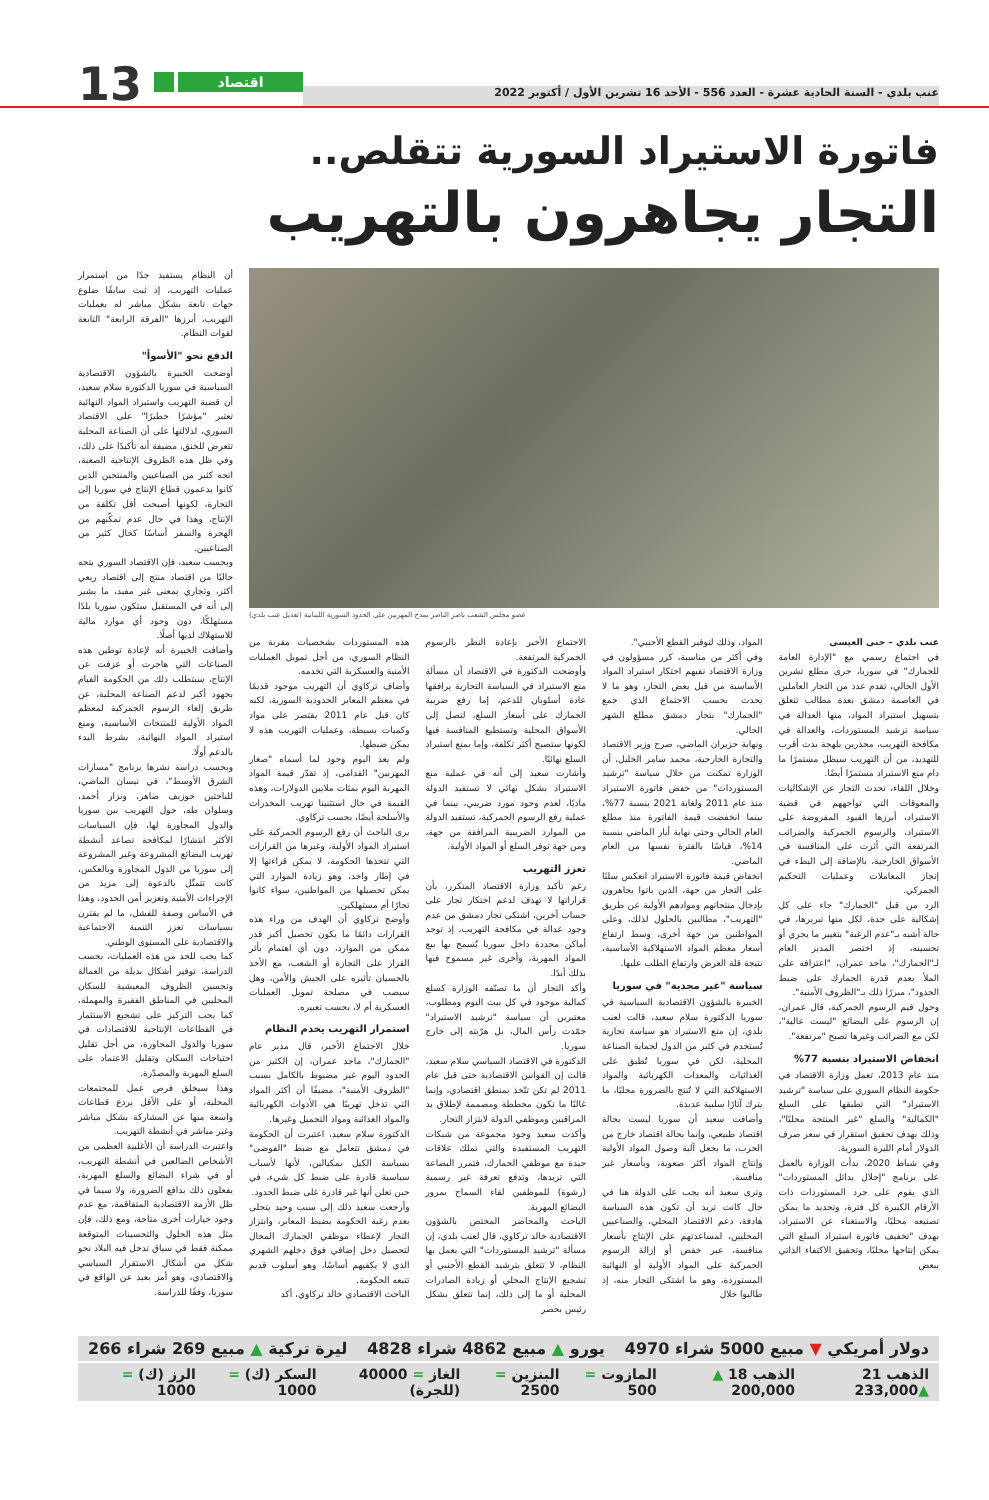عنب بلدي - السنة الحادية عشرة - العدد 556 - الأحد 16 تشرين الأول / أكتوبر 2022
اقتصاد
13
فاتورة الاستيراد السورية تتقلص..
التجار يجاهرون بالتهريب
عضو مجلس الشعب ناصر الناصر يمدح المهربين على الحدود السورية اللبنانية (تعديل عنب بلدي)
عنب بلدي – جنى العيسى
في اجتماع رسمي مع "الإدارة العامة للجمارك" في سوريا، جرى مطلع تشرين الأول الحالي، تقدم عدد من التجار العاملين في العاصمة دمشق بعدة مطالب تتعلق بتسهيل استيراد المواد، منها العدالة في سياسة ترشيد المستوردات، والعدالة في مكافحة التهريب، محذرين بلهجة بدت أقرب للتهديد، من أن التهريب سيظل مستمرًا ما دام منع الاستيراد مستمرًا أيضًا.
وخلال اللقاء، تحدث التجار عن الإشكاليات والمعوقات التي تواجههم في قضية الاستيراد، أبرزها القيود المفروضة على الاستيراد، والرسوم الجمركية والضرائب المرتفعة التي أثرت على المنافسة في الأسواق الخارجية، بالإضافة إلى البطء في إنجاز المعاملات وعمليات التحكيم الجمركي.
الرد من قبل "الجمارك" جاء على كل إشكالية على حدة، لكل منها تبريرها، في حالة أشبه بـ"عدم الرغبة" بتغيير ما يجري أو تحسينه، إذ اختصر المدير العام لـ"الجمارك"، ماجد عمران، "اعترافه على الملأ بعدم قدرة الجمارك على ضبط الحدود"، مبررًا ذلك بـ"الظروف الأمنية".
وحول قيم الرسوم الجمركية، قال عمران، إن الرسوم على البضائع "ليست عالية"، لكن مع الضرائب وغيرها تصبح "مرتفعة".
انخفاض الاستيراد بنسبة 77%
منذ عام 2013، تعمل وزارة الاقتصاد في حكومة النظام السوري على سياسة "ترشيد الاستيراد" التي تطبقها على السلع "الكمالية" والسلع "غير المنتجة محليًا"، وذلك بهدف تحقيق استقرار في سعر صرف الدولار أمام الليرة السورية.
وفي شباط 2020، بدأت الوزارة بالعمل على برنامج "إحلال بدائل المستوردات" الذي يقوم على جرد المستوردات ذات الأرقام الكبيرة كل فترة، وتحديد ما يمكن تصنيعه محليًا، والاستغناء عن الاستيراد، بهدف "تخفيف فاتورة استيراد السلع التي يمكن إنتاجها محليًا، وتحقيق الاكتفاء الذاتي ببعض
المواد، وذلك لتوفير القطع الأجنبي".
وفي أكثر من مناسبة، كرر مسؤولون في وزارة الاقتصاد نفيهم احتكار استيراد المواد الأساسية من قبل بعض التجار، وهو ما لا يحدث بحسب الاجتماع الذي جمع "الجمارك" بتجار دمشق مطلع الشهر الحالي.
ونهاية حزيران الماضي، صرح وزير الاقتصاد والتجارة الخارجية، محمد سامر الخليل، أن الوزارة تمكنت من خلال سياسة "ترشيد المستوردات" من خفض فاتورة الاستيراد منذ عام 2011 ولغاية 2021 بنسبة 77%، بينما انخفضت قيمة الفاتورة منذ مطلع العام الحالي وحتى نهاية أيار الماضي بنسبة 14%، قياسًا بالفترة نفسها من العام الماضي.
انخفاض قيمة فاتورة الاستيراد انعكس سلبًا على التجار من جهة، الذين باتوا يجاهرون بإدخال منتجاتهم وموادهم الأولية عن طريق "التهريب"، مطالبين بالحلول لذلك، وعلى المواطنين من جهة أخرى، وسط ارتفاع أسعار معظم المواد الاستهلاكية الأساسية، نتيجة قلة العرض وارتفاع الطلب عليها.
سياسة "غير مجدية" في سوريا
الخبيرة بالشؤون الاقتصادية السياسية في سوريا الدكتورة سلام سعيد، قالت لعنب بلدي، إن منع الاستيراد هو سياسة تجارية تُستخدم في كثير من الدول لحماية الصناعة المحلية، لكن في سوريا تُطبق على الغذائيات والمعدات الكهربائية والمواد الاستهلاكية التي لا تُنتج بالضرورة محليًا، ما يترك آثارًا سلبية عديدة.
وأضافت سعيد أن سوريا ليست بحالة اقتصاد طبيعي، وإنما بحالة اقتصاد خارج من الحرب، ما يجعل آلية وصول المواد الأولية وإنتاج المواد أكثر صعوبة، وبأسعار غير منافسة.
وترى سعيد أنه يجب على الدولة هنا في حال كانت تريد أن تكون هذه السياسة هادفة، دعم الاقتصاد المحلي، والصناعيين المحليين، لمساعدتهم على الإنتاج بأسعار منافسة، عبر خفض أو إزالة الرسوم الجمركية على المواد الأولية أو النهائية المستوردة، وهو ما اشتكى التجار منه، إذ طالبوا خلال
الاجتماع الأخير بإعادة النظر بالرسوم الجمركية المرتفعة.
وأوضحت الدكتورة في الاقتصاد أن مسألة منع الاستيراد في السياسة التجارية يرافقها عادة أسلوبان للدعم، إما رفع ضريبة الجمارك على أسعار السلع، لتصل إلى الأسواق المحلية وتستطيع المنافسة فيها لكونها ستصبح أكثر تكلفة، وإما بمنع استيراد السلع نهائيًا.
وأشارت سعيد إلى أنه في عملية منع الاستيراد بشكل نهائي لا تستفيد الدولة ماديًا، لعدم وجود مورد ضريبي، بينما في عملية رفع الرسوم الجمركية، تستفيد الدولة من الموارد الضريبية المرافقة من جهة، ومن جهة توفر السلع أو المواد الأولية.
تعزز التهريب
رغم تأكيد وزارة الاقتصاد المتكرر، بأن قراراتها لا تهدف لدعم احتكار تجار على حساب آخرين، اشتكى تجار دمشق من عدم وجود عدالة في مكافحة التهريب، إذ توجد أماكن محددة داخل سوريا يُسمح بها بيع المواد المهربة، وأخرى غير مسموح فيها بذلك أبدًا.
وأكد التجار أن ما تصنّفه الوزارة كسلع كمالية موجود في كل بيت اليوم ومطلوب، معتبرين أن سياسة "ترشيد الاستيراد" جمّدت رأس المال، بل هرّبته إلى خارج سوريا.
الدكتورة في الاقتصاد السياسي سلام سعيد، قالت إن القوانين الاقتصادية حتى قبل عام 2011 لم تكن تتّخذ بمنطق اقتصادي، وإنما غالبًا ما تكون مخططة ومصممة لإطلاق يد المراقبين وموظفي الدولة لابتزاز التجار.
وأكدت سعيد وجود مجموعة من شبكات التهريب المستفيدة والتي تملك علاقات جيدة مع موظفي الجمارك، فتمرر البضاعة التي تريدها، وتدفع تعرفة غير رسمية (رشوة) للموظفين لقاء السماح بمرور البضائع المهربة.
الباحث والمحاضر المختص بالشؤون الاقتصادية خالد تركاوي، قال لعنب بلدي، إن مسألة "ترشيد المستوردات" التي يعمل بها النظام، لا تتعلق بترشيد القطع الأجنبي أو تشجيع الإنتاج المحلي أو زيادة الصادرات المحلية أو ما إلى ذلك، إنما تتعلق بشكل رئيس بحصر
هذه المستوردات بشخصيات مقربة من النظام السوري، من أجل تمويل العمليات الأمنية والعسكرية التي تخدمه.
وأضاف تركاوي أن التهريب موجود قديمًا في معظم المعابر الحدودية السورية، لكنه كان قبل عام 2011 يقتصر على مواد وكميات بسيطة، وعمليات التهريب هذه لا يمكن ضبطها.
ولم يعد اليوم وجود لما أسماه "صغار المهربين" القدامى، إذ تقدّر قيمة المواد المهربة اليوم بمئات ملايين الدولارات، وهذه القيمة في حال استثنينا تهريب المخدرات والأسلحة أيضًا، بحسب تركاوي.
يرى الباحث أن رفع الرسوم الجمركية على استيراد المواد الأولية، وغيرها من القرارات التي تتخذها الحكومة، لا يمكن قراءتها إلا في إطار واحد، وهو زيادة الموارد التي يمكن تحصيلها من المواطنين، سواء كانوا تجارًا أم مستهلكين.
وأوضح تركاوي أن الهدف من وراء هذه القرارات دائمًا ما يكون تحصيل أكبر قدر ممكن من الموارد، دون أي اهتمام بأثر القرار على التجارة أو الشعب، مع الأخذ بالحسبان تأثيره على الجيش والأمن، وهل سيصب في مصلحة تمويل العمليات العسكرية أم لا، بحسب تعبيره.
استمرار التهريب يخدم النظام
خلال الاجتماع الأخير، قال مدير عام "الجمارك"، ماجد عمران، إن الكثير من الحدود اليوم غير مضبوط بالكامل بسبب "الظروف الأمنية"، مضيفًا أن أكثر المواد التي تدخل تهريبًا هي الأدوات الكهربائية والمواد الغذائية ومواد التجميل وغيرها.
الدكتورة سلام سعيد، اعتبرت أن الحكومة في دمشق تتعامل مع ضبط "الفوضى" بسياسة الكيل بمكيالين، لأنها لأسباب سياسية قادرة على ضبط كل شيء، في حين تعلن أنها غير قادرة على ضبط الحدود.
وأرجعت سعيد ذلك إلى سبب وحيد يتجلى بعدم رغبة الحكومة بضبط المعابر، وابتزاز التجار لإعطاء موظفي الجمارك المجال لتحصيل دخل إضافي فوق دخلهم الشهري الذي لا يكفيهم أساسًا، وهو أسلوب قديم تتبعه الحكومة.
الباحث الاقتصادي خالد تركاوي، أكد
أن النظام يستفيد جدًا من استمرار عمليات التهريب، إذ ثبت سابقًا ضلوع جهات تابعة بشكل مباشر له بعمليات التهريب، أبرزها "الفرقة الرابعة" التابعة لقوات النظام.
الدفع نحو "الأسوأ"
أوضحت الخبيرة بالشؤون الاقتصادية السياسية في سوريا الدكتورة سلام سعيد، أن قضية التهريب واستيراد المواد النهائية تعتبر "مؤشرًا خطيرًا" على الاقتصاد السوري، لدلالتها على أن الصناعة المحلية تتعرض للخنق، مضيفة أنه تأكيدًا على ذلك، وفي ظل هذه الظروف الإنتاجية الصعبة، اتجه كثير من الصناعيين والمنتجين الذين كانوا يدعمون قطاع الإنتاج في سوريا إلى التجارة، لكونها أصبحت أقل تكلفة من الإنتاج، وهذا في حال عدم تمكّنهم من الهجرة والسفر أساسًا كحال كثير من الصناعيين.
وبحسب سعيد، فإن الاقتصاد السوري يتجه حاليًا من اقتصاد منتج إلى اقتصاد ريعي أكثر، وتجاري بمعنى غير مفيد، ما يشير إلى أنه في المستقبل ستكون سوريا بلدًا مستهلكًا، دون وجود أي موارد مالية للاستهلاك لديها أصلًا.
وأضافت الخبيرة أنه لإعادة توطين هذه الصناعات التي هاجرت أو عزفت عن الإنتاج، سيتطلب ذلك من الحكومة القيام بجهود أكبر لدعم الصناعة المحلية، عن طريق إلغاء الرسوم الجمركية لمعظم المواد الأولية للمنتجات الأساسية، ومنع استيراد المواد النهائية، بشرط البدء بالدعم أولًا.
وبحسب دراسة نشرها برنامج "مسارات الشرق الأوسط"، في نيسان الماضي، للباحثين جوزيف ضاهر، ونزار أحمد، وسلوان طه، حول التهريب بين سوريا والدول المجاورة لها، فإن السياسات الأكثر انتشارًا لمكافحة تصاعد أنشطة تهريب البضائع المشروعة وغير المشروعة إلى سوريا من الدول المجاورة وبالعكس، كانت تتمثّل بالدعوة إلى مزيد من الإجراءات الأمنية وتعزيز أمن الحدود، وهذا في الأساس وصفة للفشل، ما لم يقترن بسياسات تعزز التنمية الاجتماعية والاقتصادية على المستوى الوطني.
كما يجب للحد من هذه العمليات، بحسب الدراسة، توفير أشكال بديلة من العمالة وتحسين الظروف المعيشية للسكان المحليين في المناطق الفقيرة والمهملة، كما يجب التركيز على تشجيع الاستثمار في القطاعات الإنتاجية للاقتصادات في سوريا والدول المجاورة، من أجل تقليل احتياجات السكان وتقليل الاعتماد على السلع المهربة والمصدّرة.
وهذا سيخلق فرص عمل للمجتمعات المحلية، أو على الأقل يردع قطاعات واسعة منها عن المشاركة بشكل مباشر وغير مباشر في أنشطة التهريب.
واعتبرت الدراسة أن الأغلبية العظمى من الأشخاص الضالعين في أنشطة التهريب، أو في شراء البضائع والسلع المهربة، يفعلون ذلك بدافع الضرورة، ولا سيما في ظل الأزمة الاقتصادية المتفاقمة، مع عدم وجود خيارات أخرى متاحة، ومع ذلك، فإن مثل هذه الحلول والتحسينات المتوقعة ممكنة فقط في سياق تدخل فيه البلاد نحو شكل من أشكال الاستقرار السياسي والاقتصادي، وهو أمر بعيد عن الواقع في سوريا، وفقًا للدراسة.
دولار أمريكي ▼ مبيع 5000 شراء 4970 يورو ▲ مبيع 4862 شراء 4828 ليرة تركية ▲ مبيع 269 شراء 266
الذهب 21 ▲233,000 الذهب 18 ▲ 200,000 المازوت = 500 البنزين = 2500 الغاز = 40000 (للجرة) السكر (ك) = 1000 الرز (ك) = 1000